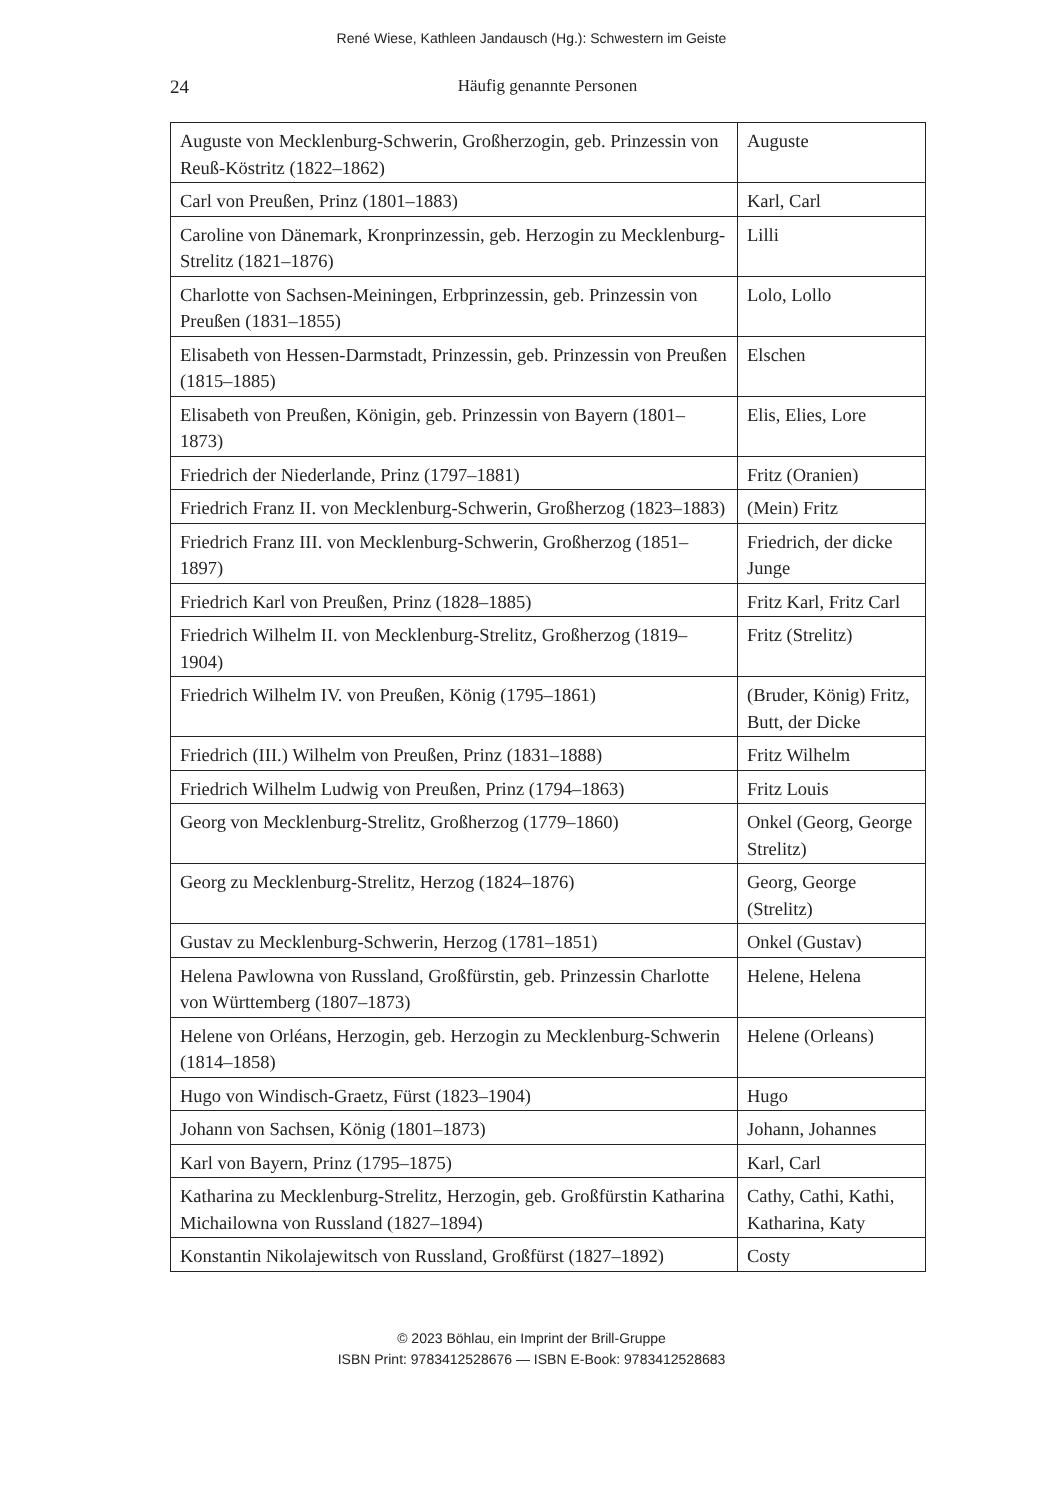René Wiese, Kathleen Jandausch (Hg.): Schwestern im Geiste
24 Häufig genannte Personen
| Auguste von Mecklenburg-Schwerin, Großherzogin, geb. Prinzessin von Reuß-Köstritz (1822–1862) | Auguste |
| Carl von Preußen, Prinz (1801–1883) | Karl, Carl |
| Caroline von Dänemark, Kronprinzessin, geb. Herzogin zu Mecklen­burg-Strelitz (1821–1876) | Lilli |
| Charlotte von Sachsen-Meiningen, Erbprinzessin, geb. Prinzessin von Preußen (1831–1855) | Lolo, Lollo |
| Elisabeth von Hessen-Darmstadt, Prinzessin, geb. Prinzessin von Preußen (1815–1885) | Elschen |
| Elisabeth von Preußen, Königin, geb. Prinzessin von Bayern (1801–1873) | Elis, Elies, Lore |
| Friedrich der Niederlande, Prinz (1797–1881) | Fritz (Oranien) |
| Friedrich Franz II. von Mecklenburg-Schwerin, Großherzog (1823–1883) | (Mein) Fritz |
| Friedrich Franz III. von Mecklenburg-Schwerin, Großherzog (1851–1897) | Friedrich, der dicke Junge |
| Friedrich Karl von Preußen, Prinz (1828–1885) | Fritz Karl, Fritz Carl |
| Friedrich Wilhelm II. von Mecklenburg-Strelitz, Großherzog (1819–1904) | Fritz (Strelitz) |
| Friedrich Wilhelm IV. von Preußen, König (1795–1861) | (Bruder, König) Fritz, Butt, der Dicke |
| Friedrich (III.) Wilhelm von Preußen, Prinz (1831–1888) | Fritz Wilhelm |
| Friedrich Wilhelm Ludwig von Preußen, Prinz (1794–1863) | Fritz Louis |
| Georg von Mecklenburg-Strelitz, Großherzog (1779–1860) | Onkel (Georg, George Strelitz) |
| Georg zu Mecklenburg-Strelitz, Herzog (1824–1876) | Georg, George (Strelitz) |
| Gustav zu Mecklenburg-Schwerin, Herzog (1781–1851) | Onkel (Gustav) |
| Helena Pawlowna von Russland, Großfürstin, geb. Prinzessin Charlotte von Württemberg (1807–1873) | Helene, Helena |
| Helene von Orléans, Herzogin, geb. Herzogin zu Mecklenburg-Schwe­rin (1814–1858) | Helene (Orleans) |
| Hugo von Windisch-Graetz, Fürst (1823–1904) | Hugo |
| Johann von Sachsen, König (1801–1873) | Johann, Johannes |
| Karl von Bayern, Prinz (1795–1875) | Karl, Carl |
| Katharina zu Mecklenburg-Strelitz, Herzogin, geb. Großfürstin Katharina Michailowna von Russland (1827–1894) | Cathy, Cathi, Kathi, Katharina, Katy |
| Konstantin Nikolajewitsch von Russland, Großfürst (1827–1892) | Costy |
© 2023 Böhlau, ein Imprint der Brill-Gruppe
ISBN Print: 9783412528676 — ISBN E-Book: 9783412528683